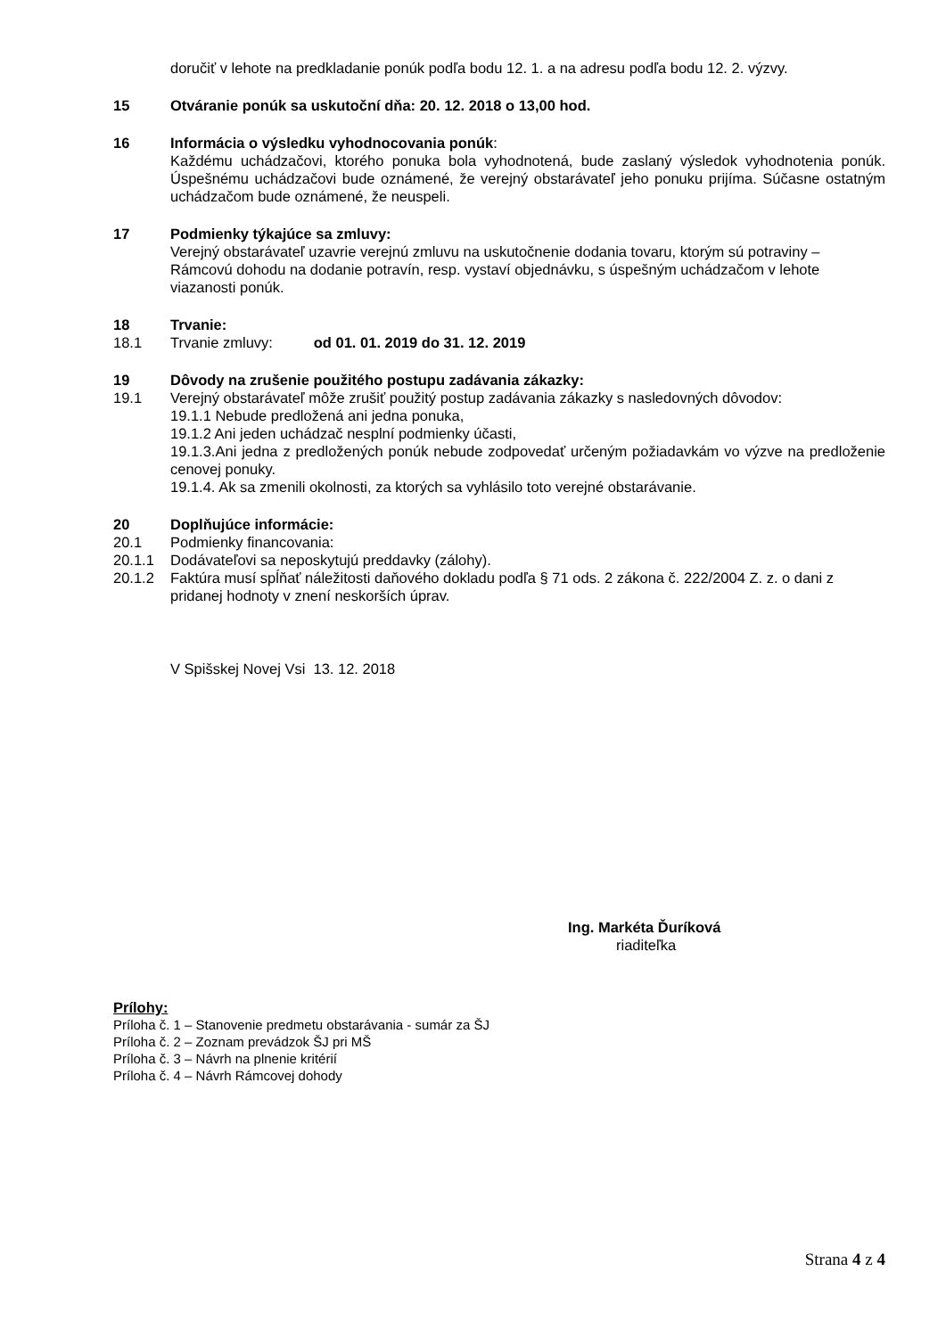doručiť v lehote na predkladanie ponúk podľa bodu 12. 1. a na adresu podľa bodu 12. 2. výzvy.
15 Otváranie ponúk sa uskutoční dňa: 20. 12. 2018 o 13,00 hod.
16 Informácia o výsledku vyhodnocovania ponúk:
Každému uchádzačovi, ktorého ponuka bola vyhodnotená, bude zaslaný výsledok vyhodnotenia ponúk. Úspešnému uchádzačovi bude oznámené, že verejný obstarávateľ jeho ponuku prijíma. Súčasne ostatným uchádzačom bude oznámené, že neuspeli.
17 Podmienky týkajúce sa zmluvy:
Verejný obstarávateľ uzavrie verejnú zmluvu na uskutočnenie dodania tovaru, ktorým sú potraviny – Rámcovú dohodu na dodanie potravín, resp. vystaví objednávku, s úspešným uchádzačom v lehote viazanosti ponúk.
18 Trvanie:
18.1 Trvanie zmluvy: od 01. 01. 2019 do 31. 12. 2019
19 Dôvody na zrušenie použitého postupu zadávania zákazky:
19.1 Verejný obstarávateľ môže zrušiť použitý postup zadávania zákazky s nasledovných dôvodov:
19.1.1 Nebude predložená ani jedna ponuka,
19.1.2 Ani jeden uchádzač nesplní podmienky účasti,
19.1.3.Ani jedna z predložených ponúk nebude zodpovedať určeným požiadavkám vo výzve na predloženie cenovej ponuky.
19.1.4. Ak sa zmenili okolnosti, za ktorých sa vyhlásilo toto verejné obstarávanie.
20 Doplňujúce informácie:
20.1 Podmienky financovania:
20.1.1 Dodávateľovi sa neposkytujú preddavky (zálohy).
20.1.2 Faktúra musí spĺňať náležitosti daňového dokladu podľa § 71 ods. 2 zákona č. 222/2004 Z. z. o dani z pridanej hodnoty v znení neskorších úprav.
V Spišskej Novej Vsi 13. 12. 2018
Ing. Markéta Ďuríková
riaditeľka
Prílohy:
Príloha č. 1 – Stanovenie predmetu obstarávania - sumár za ŠJ
Príloha č. 2 – Zoznam prevádzok ŠJ pri MŠ
Príloha č. 3 – Návrh na plnenie kritérií
Príloha č. 4 – Návrh Rámcovej dohody
Strana 4 z 4